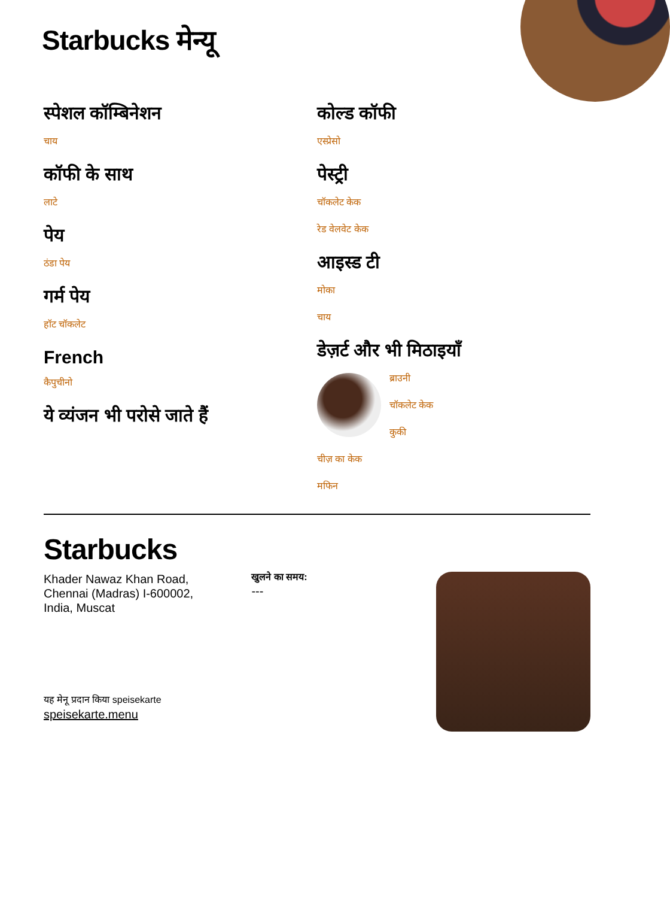Starbucks मेन्यू
स्पेशल कॉम्बिनेशन
चाय
कॉफी के साथ
लाटे
पेय
ठंडा पेय
गर्म पेय
हॉट चॉकलेट
French
कैपुचीनो
ये व्यंजन भी परोसे जाते हैं
कोल्ड कॉफी
एस्प्रेसो
पेस्ट्री
चॉकलेट केक
रेड वेलवेट केक
आइस्ड टी
मोका
चाय
डेज़र्ट और भी मिठाइयाँ
ब्राउनी
चॉकलेट केक
कुकी
चीज़ का केक
मफिन
Starbucks
Khader Nawaz Khan Road,
Chennai (Madras) I-600002,
India, Muscat
यह मेनू प्रदान किया speisekarte speisekarte.menu
खुलने का समय:
---